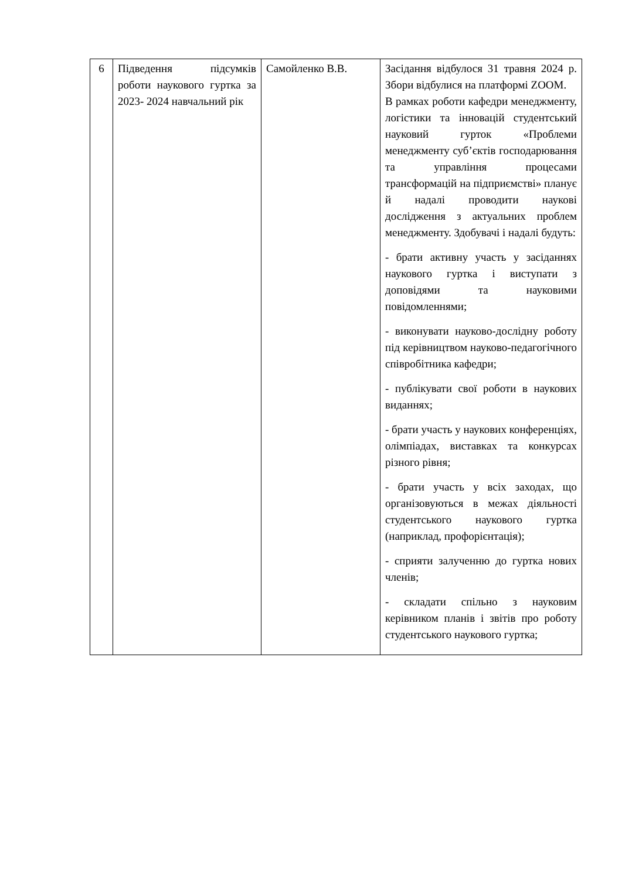| 6 | Підведення підсумків роботи наукового гуртка за 2023- 2024 навчальний рік | Самойленко В.В. | Засідання відбулося 31 травня 2024 р. Збори відбулися на платформі ZOOM. В рамках роботи кафедри менеджменту, логістики та інновацій студентський науковий гурток «Проблеми менеджменту суб’єктів господарювання та управління процесами трансформацій на підприємстві» планує й надалі проводити наукові дослідження з актуальних проблем менеджменту. Здобувачі і надалі будуть: - брати активну участь у засіданнях наукового гуртка і виступати з доповідями та науковими повідомленнями; - виконувати науково-дослідну роботу під керівництвом науково-педагогічного співробітника кафедри; - публікувати свої роботи в наукових виданнях; - брати участь у наукових конференціях, олімпіадах, виставках та конкурсах різного рівня; - брати участь у всіх заходах, що організовуються в межах діяльності студентського наукового гуртка (наприклад, профорієнтація); - сприяти залученню до гуртка нових членів; - складати спільно з науковим керівником планів і звітів про роботу студентського наукового гуртка; |